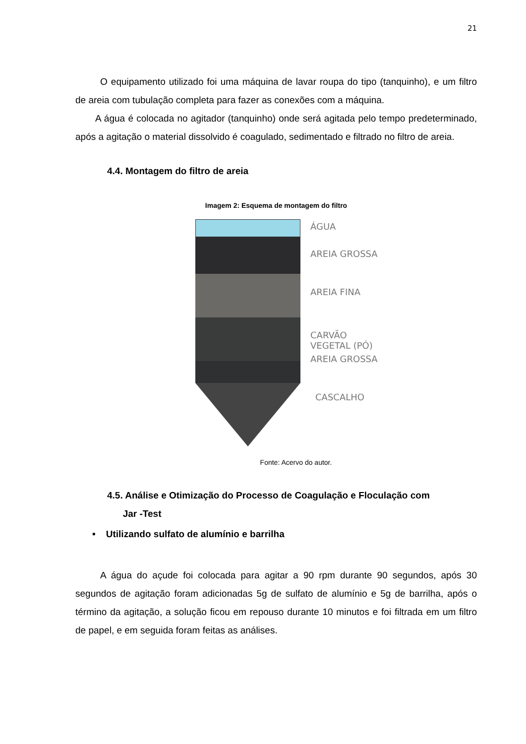21
O equipamento utilizado foi uma máquina de lavar roupa do tipo (tanquinho), e um filtro de areia com tubulação completa para fazer as conexões com a máquina.
A água é colocada no agitador (tanquinho) onde será agitada pelo tempo predeterminado, após a agitação o material dissolvido é coagulado, sedimentado e filtrado no filtro de areia.
4.4. Montagem do filtro de areia
Imagem 2: Esquema de montagem do filtro
ÁGUA
AREIA GROSSA
AREIA FINA
CARVÃO
VEGETAL (PÓ)
AREIA GROSSA
CASCALHO
Fonte: Acervo do autor.
4.5. Análise e Otimização do Processo de Coagulação e Floculação com
Jar -Test
• Utilizando sulfato de alumínio e barrilha
A água do açude foi colocada para agitar a 90 rpm durante 90 segundos, após 30 segundos de agitação foram adicionadas 5g de sulfato de alumínio e 5g de barrilha, após o término da agitação, a solução ficou em repouso durante 10 minutos e foi filtrada em um filtro de papel, e em seguida foram feitas as análises.